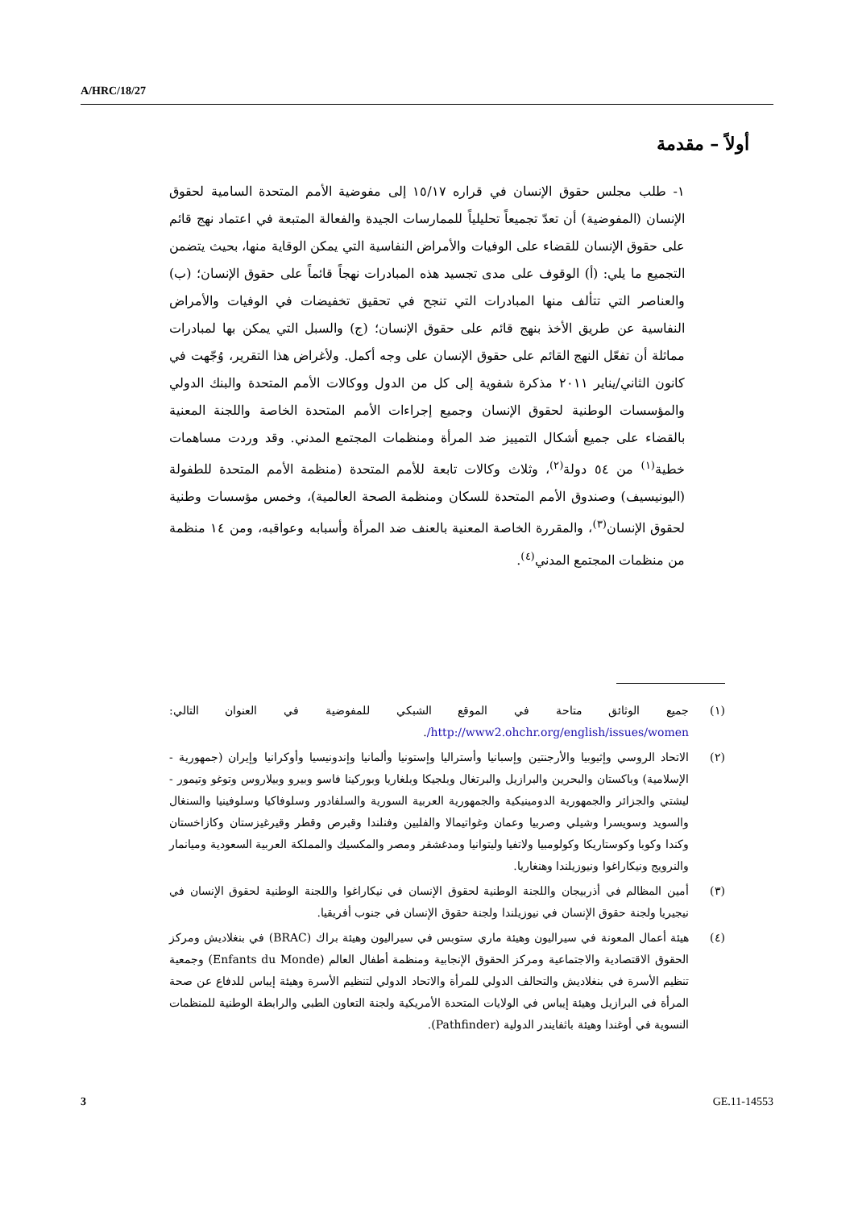A/HRC/18/27
أولاً – مقدمة
١- طلب مجلس حقوق الإنسان في قراره ١٥/١٧ إلى مفوضية الأمم المتحدة السامية لحقوق الإنسان (المفوضية) أن تعدّ تجميعاً تحليلياً للممارسات الجيدة والفعالة المتبعة في اعتماد نهج قائم على حقوق الإنسان للقضاء على الوفيات والأمراض النفاسية التي يمكن الوقاية منها، بحيث يتضمن التجميع ما يلي: (أ) الوقوف على مدى تجسيد هذه المبادرات نهجاً قائماً على حقوق الإنسان؛ (ب) والعناصر التي تتألف منها المبادرات التي تنجح في تحقيق تخفيضات في الوفيات والأمراض النفاسية عن طريق الأخذ بنهج قائم على حقوق الإنسان؛ (ج) والسبل التي يمكن بها لمبادرات مماثلة أن تفعّل النهج القائم على حقوق الإنسان على وجه أكمل. ولأغراض هذا التقرير، وُجّهت في كانون الثاني/يناير ٢٠١١ مذكرة شفوية إلى كل من الدول ووكالات الأمم المتحدة والبنك الدولي والمؤسسات الوطنية لحقوق الإنسان وجميع إجراءات الأمم المتحدة الخاصة واللجنة المعنية بالقضاء على جميع أشكال التمييز ضد المرأة ومنظمات المجتمع المدني. وقد وردت مساهمات خطية<sup>(١)</sup> من ٥٤ دولة<sup>(٢)</sup>، وثلاث وكالات تابعة للأمم المتحدة (منظمة الأمم المتحدة للطفولة (اليونيسيف) وصندوق الأمم المتحدة للسكان ومنظمة الصحة العالمية)، وخمس مؤسسات وطنية لحقوق الإنسان<sup>(٣)</sup>، والمقررة الخاصة المعنية بالعنف ضد المرأة وأسبابه وعواقبه، ومن ١٤ منظمة من منظمات المجتمع المدني<sup>(٤)</sup>.
(١) جميع الوثائق متاحة في الموقع الشبكي للمفوضية في العنوان التالي: http://www2.ohchr.org/english/issues/women/.
(٢) الاتحاد الروسي وإثيوبيا والأرجنتين وإسبانيا وأستراليا وإستونيا وألمانيا وإندونيسيا وأوكرانيا وإيران (جمهورية - الإسلامية) وباكستان والبحرين والبرازيل والبرتغال وبلجيكا وبلغاريا وبوركينا فاسو وبيرو وبيلاروس وتوغو وتيمور - ليشتي والجزائر والجمهورية الدومينيكية والجمهورية العربية السورية والسلفادور وسلوفاكيا وسلوفينيا والسنغال والسويد وسويسرا وشيلي وصربيا وعمان وغواتيمالا والفلبين وفنلندا وقبرص وقطر وقيرغيزستان وكازاخستان وكندا وكوبا وكوستاريكا وكولومبيا ولاتفيا وليتوانيا ومدغشقر ومصر والمكسيك والمملكة العربية السعودية وميانمار والنرويج ونيكاراغوا ونيوزيلندا وهنغاريا.
(٣) أمين المظالم في أذربيجان واللجنة الوطنية لحقوق الإنسان في نيكاراغوا واللجنة الوطنية لحقوق الإنسان في نيجيريا ولجنة حقوق الإنسان في نيوزيلندا ولجنة حقوق الإنسان في جنوب أفريقيا.
(٤) هيئة أعمال المعونة في سيراليون وهيئة ماري ستوبس في سيراليون وهيئة براك (BRAC) في بنغلاديش ومركز الحقوق الاقتصادية والاجتماعية ومركز الحقوق الإنجابية ومنظمة أطفال العالم (Enfants du Monde) وجمعية تنظيم الأسرة في بنغلاديش والتحالف الدولي للمرأة والاتحاد الدولي لتنظيم الأسرة وهيئة إيباس للدفاع عن صحة المرأة في البرازيل وهيئة إيباس في الولايات المتحدة الأمريكية ولجنة التعاون الطبي والرابطة الوطنية للمنظمات النسوية في أوغندا وهيئة باثفايندر الدولية (Pathfinder).
3 GE.11-14553